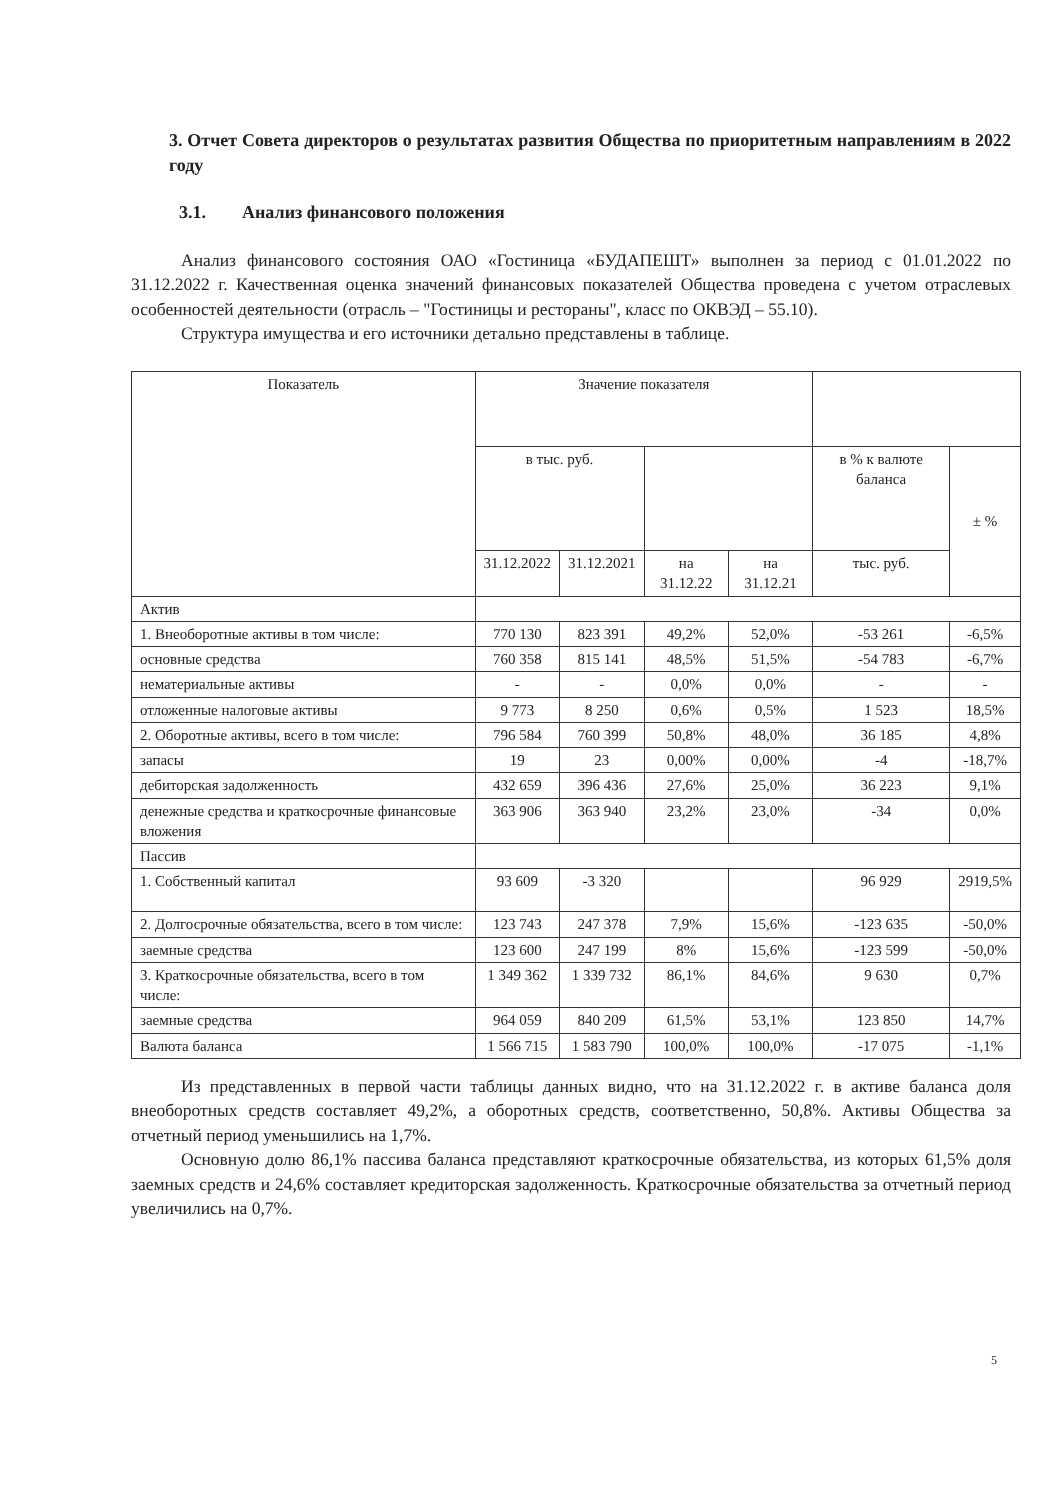3. Отчет Совета директоров о результатах развития Общества по приоритетным направлениям в 2022 году
3.1. Анализ финансового положения
Анализ финансового состояния ОАО «Гостиница «БУДАПЕШТ» выполнен за период с 01.01.2022 по 31.12.2022 г. Качественная оценка значений финансовых показателей Общества проведена с учетом отраслевых особенностей деятельности (отрасль – "Гостиницы и рестораны", класс по ОКВЭД – 55.10).
Структура имущества и его источники детально представлены в таблице.
| Показатель | Значение показателя | | | | | |
| --- | --- | --- | --- | --- | --- | --- |
| | в тыс. руб. | | | | в % к валюте баланса | ± % |
| | 31.12.2022 | 31.12.2021 | на 31.12.22 | на 31.12.21 | тыс. руб. | |
| Актив | | | | | | |
| 1. Внеоборотные активы в том числе: | 770 130 | 823 391 | 49,2% | 52,0% | -53 261 | -6,5% |
| основные средства | 760 358 | 815 141 | 48,5% | 51,5% | -54 783 | -6,7% |
| нематериальные активы | - | - | 0,0% | 0,0% | - | - |
| отложенные налоговые активы | 9 773 | 8 250 | 0,6% | 0,5% | 1 523 | 18,5% |
| 2. Оборотные активы, всего в том числе: | 796 584 | 760 399 | 50,8% | 48,0% | 36 185 | 4,8% |
| запасы | 19 | 23 | 0,00% | 0,00% | -4 | -18,7% |
| дебиторская задолженность | 432 659 | 396 436 | 27,6% | 25,0% | 36 223 | 9,1% |
| денежные средства и краткосрочные финансовые вложения | 363 906 | 363 940 | 23,2% | 23,0% | -34 | 0,0% |
| Пассив | | | | | | |
| 1. Собственный капитал | 93 609 | -3 320 | | | 96 929 | 2919,5% |
| 2. Долгосрочные обязательства, всего в том числе: | 123 743 | 247 378 | 7,9% | 15,6% | -123 635 | -50,0% |
| заемные средства | 123 600 | 247 199 | 8% | 15,6% | -123 599 | -50,0% |
| 3. Краткосрочные обязательства, всего в том числе: | 1 349 362 | 1 339 732 | 86,1% | 84,6% | 9 630 | 0,7% |
| заемные средства | 964 059 | 840 209 | 61,5% | 53,1% | 123 850 | 14,7% |
| Валюта баланса | 1 566 715 | 1 583 790 | 100,0% | 100,0% | -17 075 | -1,1% |
Из представленных в первой части таблицы данных видно, что на 31.12.2022 г. в активе баланса доля внеоборотных средств составляет 49,2%, а оборотных средств, соответственно, 50,8%. Активы Общества за отчетный период уменьшились на 1,7%.
Основную долю 86,1% пассива баланса представляют краткосрочные обязательства, из которых 61,5% доля заемных средств и 24,6% составляет кредиторская задолженность. Краткосрочные обязательства за отчетный период увеличились на 0,7%.
5